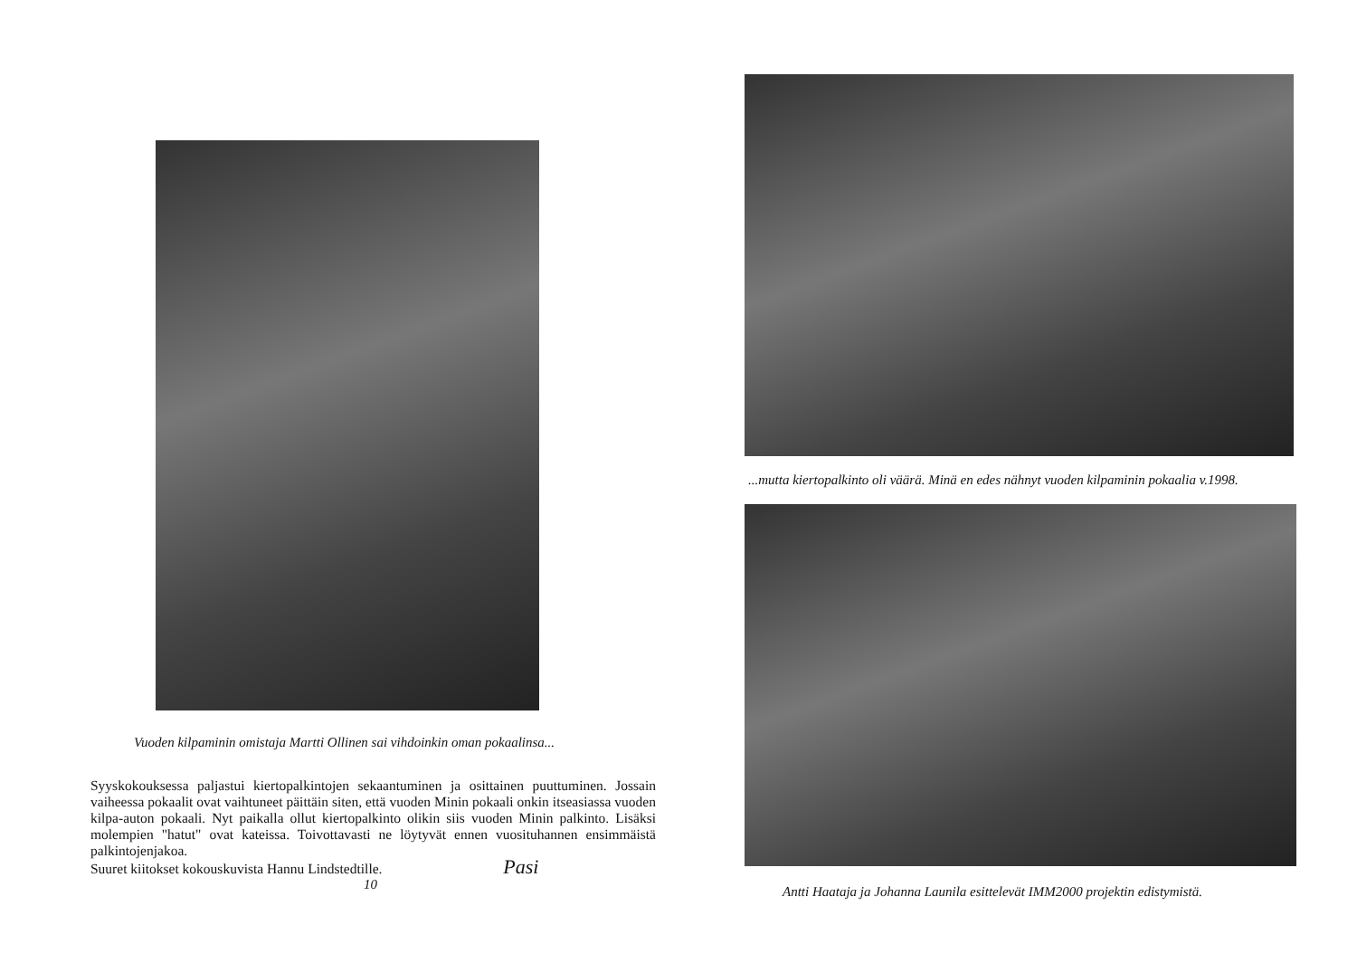Vuoden kilpaminin omistaja Martti Ollinen sai vihdoinkin oman pokaalinsa...
Syyskokouksessa paljastui kiertopalkintojen sekaantuminen ja osittainen puuttuminen. Jossain vaiheessa pokaalit ovat vaihtuneet päittäin siten, että vuoden Minin pokaali onkin itseasiassa vuoden kilpa-auton pokaali. Nyt paikalla ollut kiertopalkinto olikin siis vuoden Minin palkinto. Lisäksi molempien "hatut" ovat kateissa. Toivottavasti ne löytyvät ennen vuosituhannen ensimmäistä palkintojenjakoa.
Suuret kiitokset kokouskuvista Hannu Lindstedtille. Pasi
10
...mutta kiertopalkinto oli väärä. Minä en edes nähnyt vuoden kilpaminin pokaalia v.1998.
Antti Haataja ja Johanna Launila esittelevät IMM2000 projektin edistymistä.